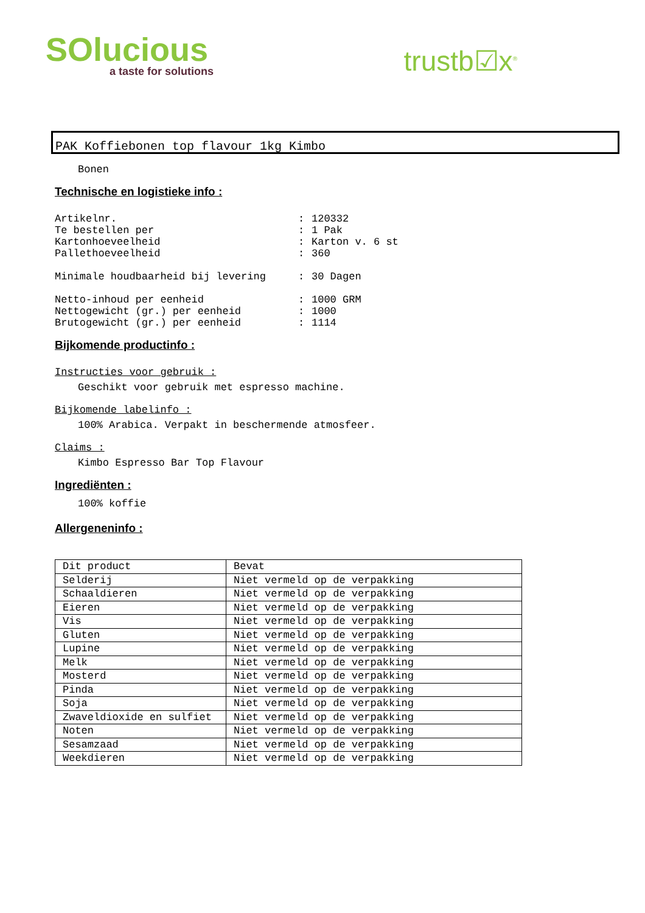SOlucious
a taste for solutions
trustb☑x<sup>®</sup>
PAK Koffiebonen top flavour 1kg Kimbo
Bonen
Technische en logistieke info :
| Artikelnr. | : | 120332 |
| Te bestellen per | : | 1 Pak |
| Kartonhoeveelheid | : | Karton v. 6 st |
| Pallethoeveelheid | : | 360 |
| Minimale houdbaarheid bij levering | : | 30 Dagen |
| Netto-inhoud per eenheid | : | 1000 GRM |
| Nettogewicht (gr.) per eenheid | : | 1000 |
| Brutogewicht (gr.) per eenheid | : | 1114 |
Bijkomende productinfo :
Instructies voor gebruik :
Geschikt voor gebruik met espresso machine.
Bijkomende labelinfo :
100% Arabica. Verpakt in beschermende atmosfeer.
Claims :
Kimbo Espresso Bar Top Flavour
Ingrediënten :
100% koffie
Allergeneninfo :
| Dit product | Bevat |
| --- | --- |
| Selderij | Niet vermeld op de verpakking |
| Schaaldieren | Niet vermeld op de verpakking |
| Eieren | Niet vermeld op de verpakking |
| Vis | Niet vermeld op de verpakking |
| Gluten | Niet vermeld op de verpakking |
| Lupine | Niet vermeld op de verpakking |
| Melk | Niet vermeld op de verpakking |
| Mosterd | Niet vermeld op de verpakking |
| Pinda | Niet vermeld op de verpakking |
| Soja | Niet vermeld op de verpakking |
| Zwaveldioxide en sulfiet | Niet vermeld op de verpakking |
| Noten | Niet vermeld op de verpakking |
| Sesamzaad | Niet vermeld op de verpakking |
| Weekdieren | Niet vermeld op de verpakking |